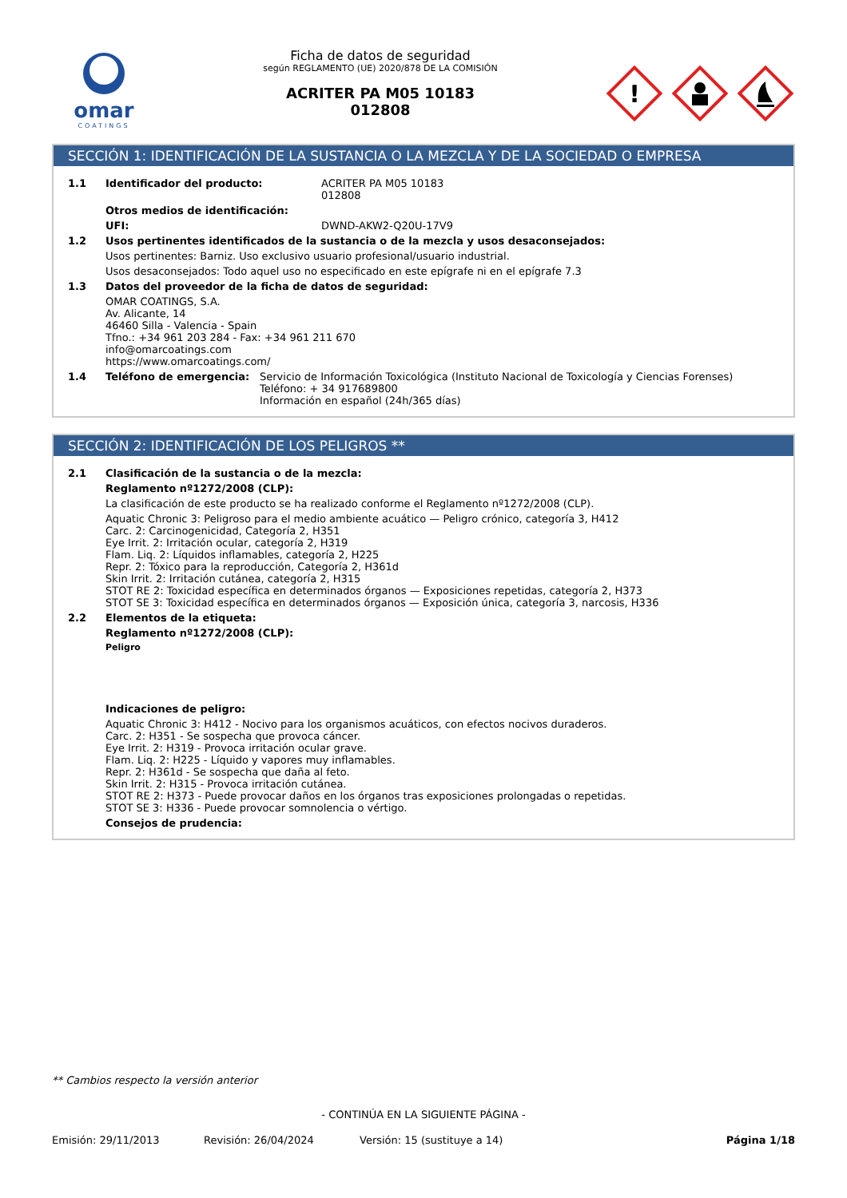omar
COATINGS
Ficha de datos de seguridad
según REGLAMENTO (UE) 2020/878 DE LA COMISIÓN
ACRITER PA M05 10183
012808
!
SECCIÓN 1: IDENTIFICACIÓN DE LA SUSTANCIA O LA MEZCLA Y DE LA SOCIEDAD O EMPRESA
1.1 Identificador del producto: ACRITER PA M05 10183
012808
Otros medios de identificación:
UFI: DWND-AKW2-Q20U-17V9
1.2 Usos pertinentes identificados de la sustancia o de la mezcla y usos desaconsejados:
Usos pertinentes: Barniz. Uso exclusivo usuario profesional/usuario industrial.
Usos desaconsejados: Todo aquel uso no especificado en este epígrafe ni en el epígrafe 7.3
1.3 Datos del proveedor de la ficha de datos de seguridad:
OMAR COATINGS, S.A.
Av. Alicante, 14
46460 Silla - Valencia - Spain
Tfno.: +34 961 203 284 - Fax: +34 961 211 670
info@omarcoatings.com
https://www.omarcoatings.com/
1.4 Teléfono de emergencia: Servicio de Información Toxicológica (Instituto Nacional de Toxicología y Ciencias Forenses)
Teléfono: + 34 917689800
Información en español (24h/365 días)
SECCIÓN 2: IDENTIFICACIÓN DE LOS PELIGROS **
2.1 Clasificación de la sustancia o de la mezcla:
Reglamento nº1272/2008 (CLP):
La clasificación de este producto se ha realizado conforme el Reglamento nº1272/2008 (CLP).
Aquatic Chronic 3: Peligroso para el medio ambiente acuático — Peligro crónico, categoría 3, H412
Carc. 2: Carcinogenicidad, Categoría 2, H351
Eye Irrit. 2: Irritación ocular, categoría 2, H319
Flam. Liq. 2: Líquidos inflamables, categoría 2, H225
Repr. 2: Tóxico para la reproducción, Categoría 2, H361d
Skin Irrit. 2: Irritación cutánea, categoría 2, H315
STOT RE 2: Toxicidad específica en determinados órganos — Exposiciones repetidas, categoría 2, H373
STOT SE 3: Toxicidad específica en determinados órganos — Exposición única, categoría 3, narcosis, H336
2.2 Elementos de la etiqueta:
Reglamento nº1272/2008 (CLP):
Peligro
Indicaciones de peligro:
Aquatic Chronic 3: H412 - Nocivo para los organismos acuáticos, con efectos nocivos duraderos.
Carc. 2: H351 - Se sospecha que provoca cáncer.
Eye Irrit. 2: H319 - Provoca irritación ocular grave.
Flam. Liq. 2: H225 - Líquido y vapores muy inflamables.
Repr. 2: H361d - Se sospecha que daña al feto.
Skin Irrit. 2: H315 - Provoca irritación cutánea.
STOT RE 2: H373 - Puede provocar daños en los órganos tras exposiciones prolongadas o repetidas.
STOT SE 3: H336 - Puede provocar somnolencia o vértigo.
Consejos de prudencia:
** Cambios respecto la versión anterior
- CONTINÚA EN LA SIGUIENTE PÁGINA -
Emisión: 29/11/2013 Revisión: 26/04/2024 Versión: 15 (sustituye a 14) Página 1/18